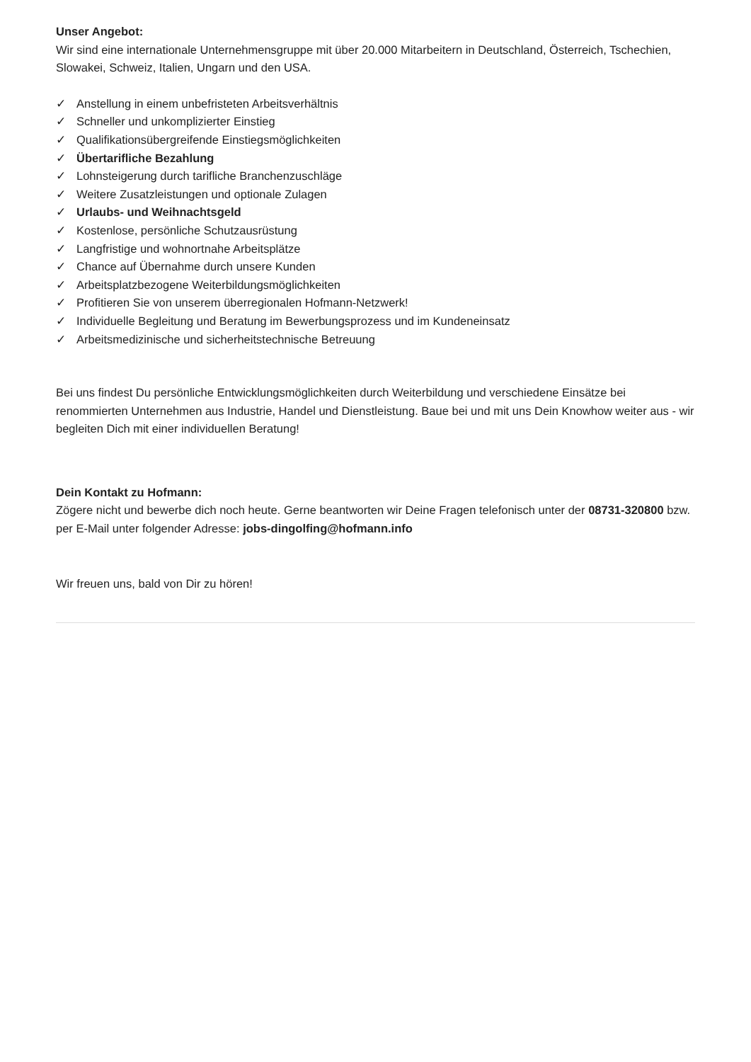Unser Angebot:
Wir sind eine internationale Unternehmensgruppe mit über 20.000 Mitarbeitern in Deutschland, Österreich, Tschechien, Slowakei, Schweiz, Italien, Ungarn und den USA.
✓ Anstellung in einem unbefristeten Arbeitsverhältnis
✓ Schneller und unkomplizierter Einstieg
✓ Qualifikationsübergreifende Einstiegsmöglichkeiten
✓ Übertarifliche Bezahlung
✓ Lohnsteigerung durch tarifliche Branchenzuschläge
✓ Weitere Zusatzleistungen und optionale Zulagen
✓ Urlaubs- und Weihnachtsgeld
✓ Kostenlose, persönliche Schutzausrüstung
✓ Langfristige und wohnortnahe Arbeitsplätze
✓ Chance auf Übernahme durch unsere Kunden
✓ Arbeitsplatzbezogene Weiterbildungsmöglichkeiten
✓ Profitieren Sie von unserem überregionalen Hofmann-Netzwerk!
✓ Individuelle Begleitung und Beratung im Bewerbungsprozess und im Kundeneinsatz
✓ Arbeitsmedizinische und sicherheitstechnische Betreuung
Bei uns findest Du persönliche Entwicklungsmöglichkeiten durch Weiterbildung und verschiedene Einsätze bei renommierten Unternehmen aus Industrie, Handel und Dienstleistung. Baue bei und mit uns Dein Knowhow weiter aus - wir begleiten Dich mit einer individuellen Beratung!
Dein Kontakt zu Hofmann:
Zögere nicht und bewerbe dich noch heute. Gerne beantworten wir Deine Fragen telefonisch unter der 08731-320800 bzw. per E-Mail unter folgender Adresse: jobs-dingolfing@hofmann.info
Wir freuen uns, bald von Dir zu hören!